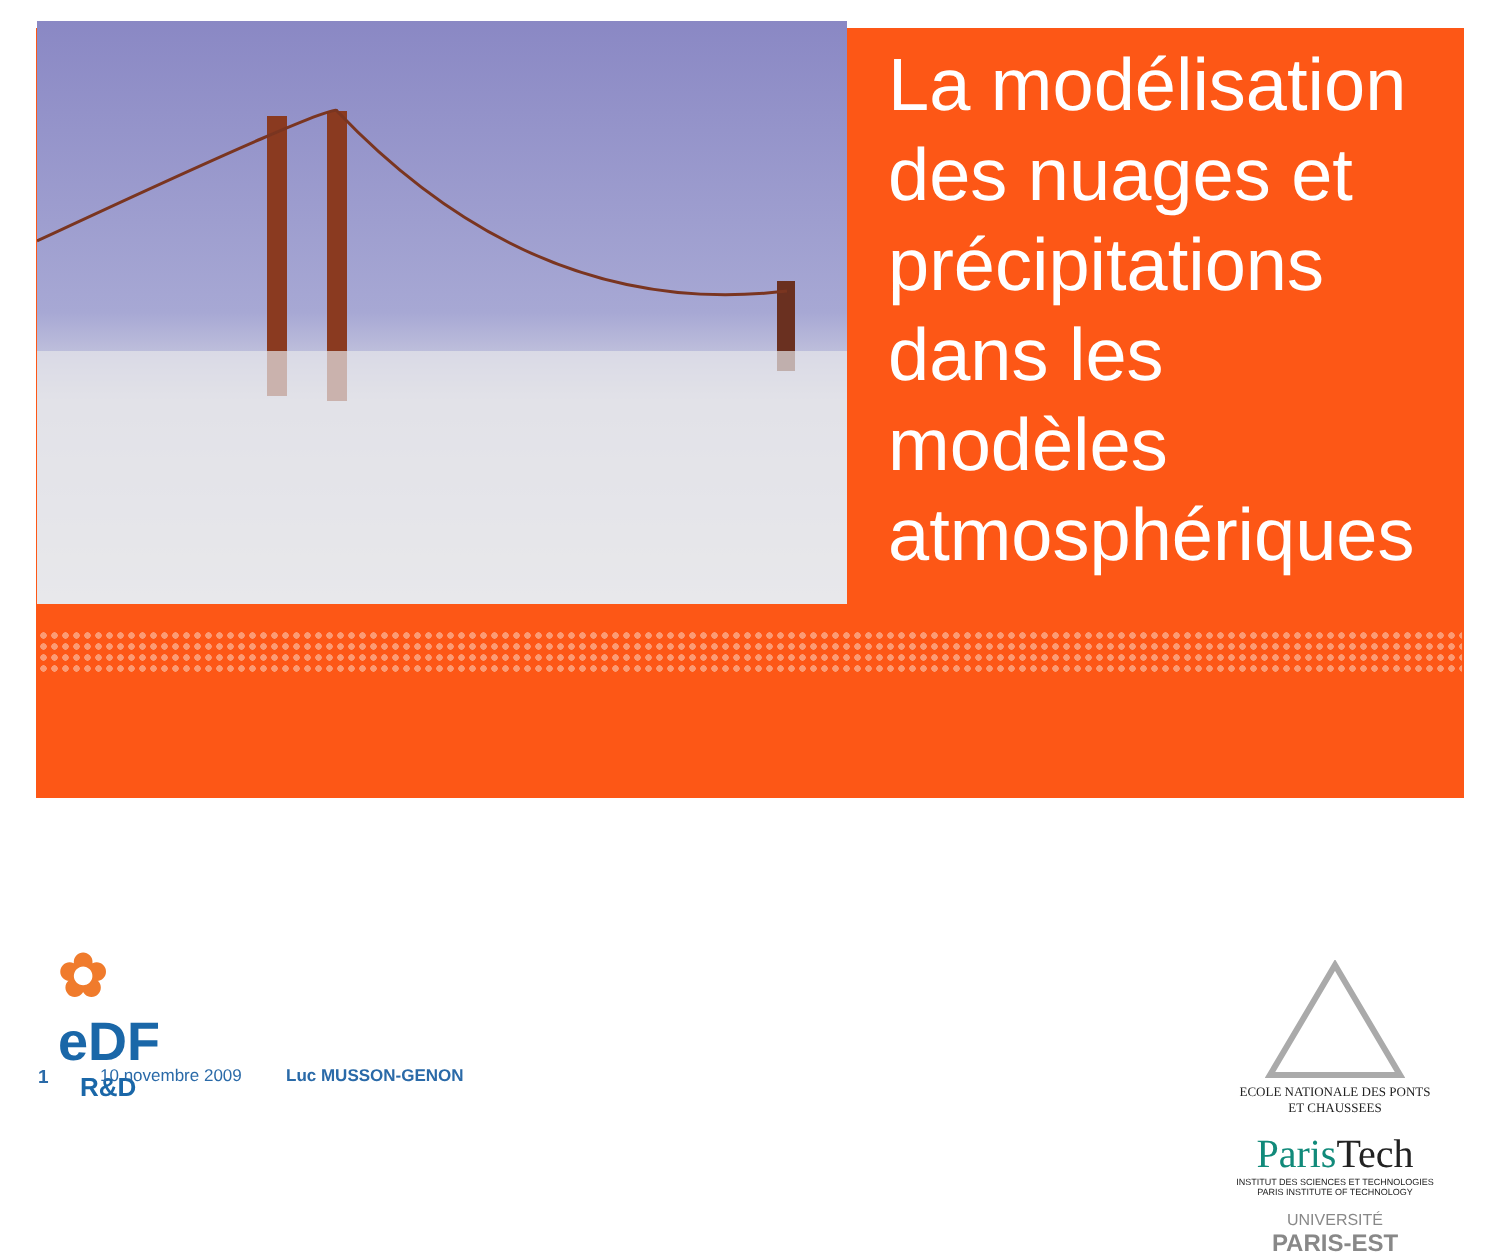La modélisation des nuages et précipitations dans les modèles atmosphériques
✿
eDF
R&D
ECOLE NATIONALE DES PONTS ET CHAUSSEES
ParisTech
INSTITUT DES SCIENCES ET TECHNOLOGIES
PARIS INSTITUTE OF TECHNOLOGY
UNIVERSITÉ
PARIS-EST
1 10 novembre 2009 Luc MUSSON-GENON